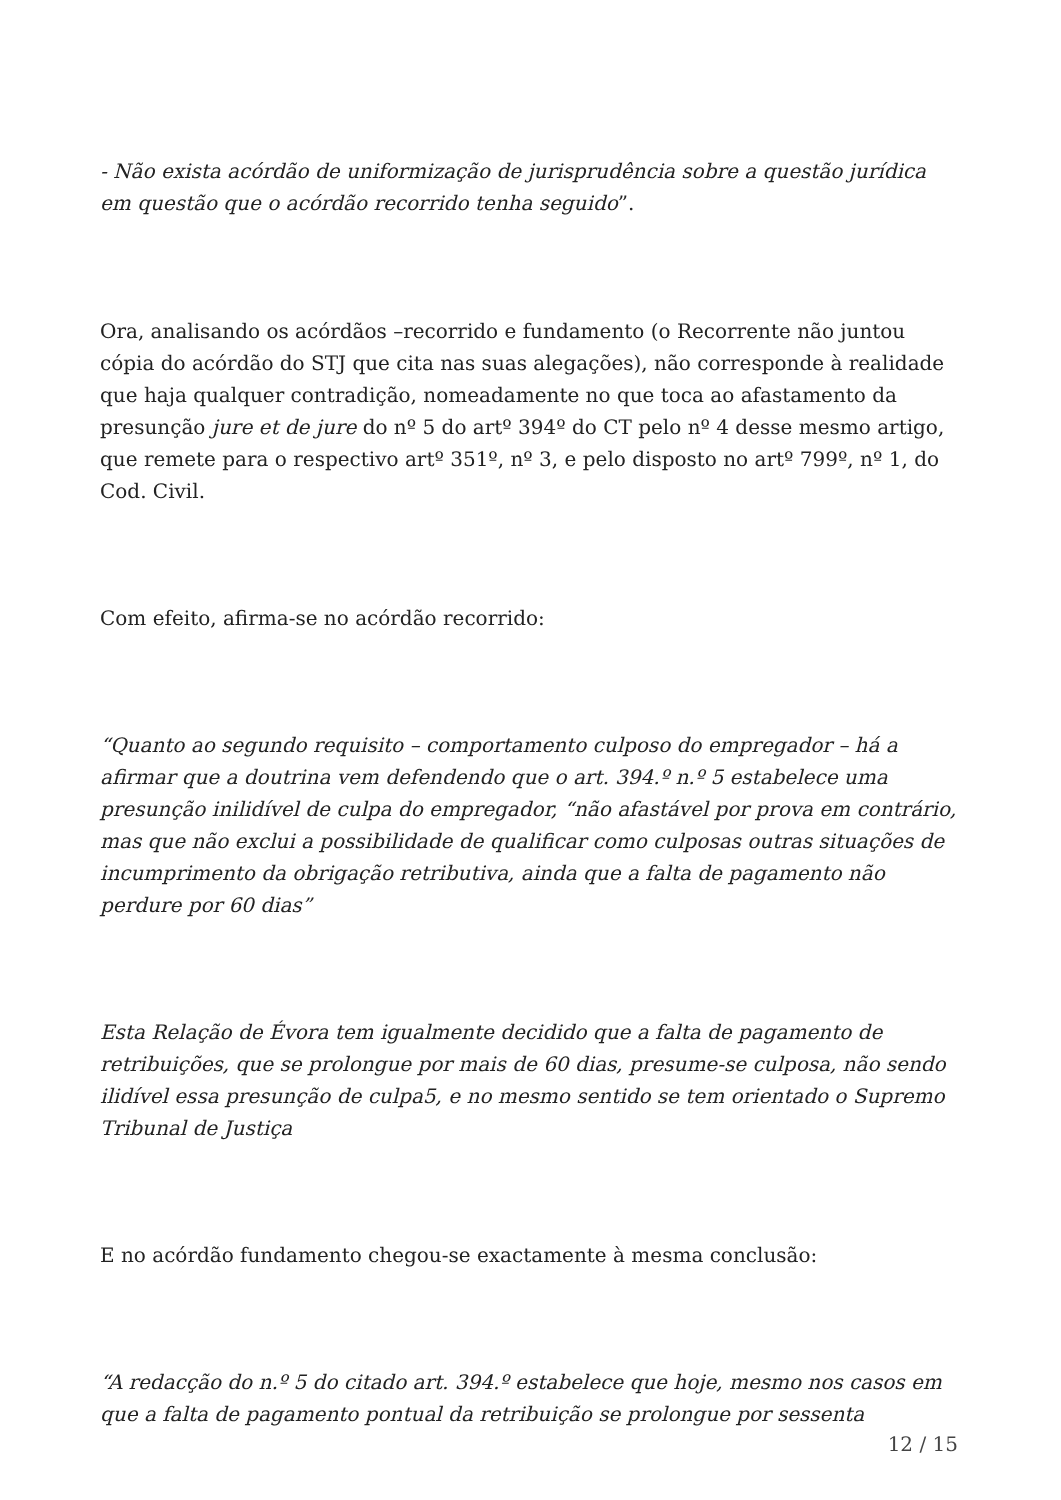- Não exista acórdão de uniformização de jurisprudência sobre a questão jurídica em questão que o acórdão recorrido tenha seguido”.
Ora, analisando os acórdãos –recorrido e fundamento (o Recorrente não juntou cópia do acórdão do STJ que cita nas suas alegações), não corresponde à realidade que haja qualquer contradição, nomeadamente no que toca ao afastamento da presunção jure et de jure do nº 5 do artº 394º do CT pelo nº 4 desse mesmo artigo, que remete para o respectivo artº 351º, nº 3, e pelo disposto no artº 799º, nº 1, do Cod. Civil.
Com efeito, afirma-se no acórdão recorrido:
“Quanto ao segundo requisito – comportamento culposo do empregador – há a afirmar que a doutrina vem defendendo que o art. 394.º n.º 5 estabelece uma presunção inilidível de culpa do empregador, “não afastável por prova em contrário, mas que não exclui a possibilidade de qualificar como culposas outras situações de incumprimento da obrigação retributiva, ainda que a falta de pagamento não perdure por 60 dias”
Esta Relação de Évora tem igualmente decidido que a falta de pagamento de retribuições, que se prolongue por mais de 60 dias, presume-se culposa, não sendo ilidível essa presunção de culpa5, e no mesmo sentido se tem orientado o Supremo Tribunal de Justiça
E no acórdão fundamento chegou-se exactamente à mesma conclusão:
“A redacção do n.º 5 do citado art. 394.º estabelece que hoje, mesmo nos casos em que a falta de pagamento pontual da retribuição se prolongue por sessenta
12 / 15